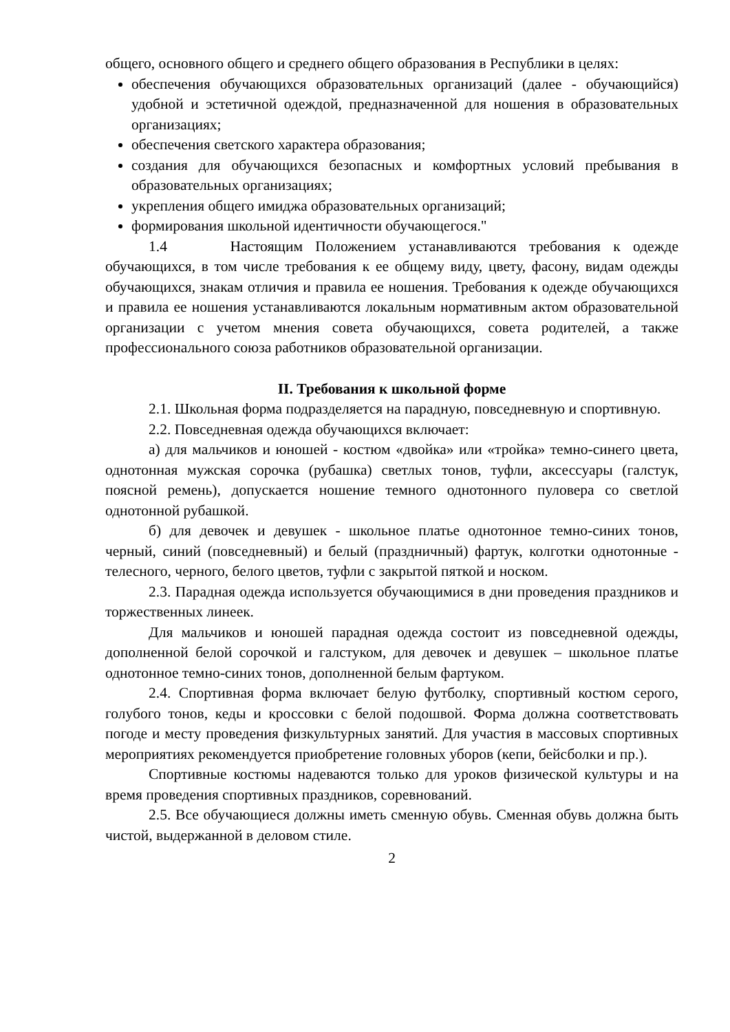общего, основного общего и среднего общего образования в Республики в целях:
обеспечения обучающихся образовательных организаций (далее - обучающийся) удобной и эстетичной одеждой, предназначенной для ношения в образовательных организациях;
обеспечения светского характера образования;
создания для обучающихся безопасных и комфортных условий пребывания в образовательных организациях;
укрепления общего имиджа образовательных организаций;
формирования школьной идентичности обучающегося."
1.4 Настоящим Положением устанавливаются требования к одежде обучающихся, в том числе требования к ее общему виду, цвету, фасону, видам одежды обучающихся, знакам отличия и правила ее ношения. Требования к одежде обучающихся и правила ее ношения устанавливаются локальным нормативным актом образовательной организации с учетом мнения совета обучающихся, совета родителей, а также профессионального союза работников образовательной организации.
II. Требования к школьной форме
2.1. Школьная форма подразделяется на парадную, повседневную и спортивную.
2.2. Повседневная одежда обучающихся включает:
а) для мальчиков и юношей - костюм «двойка» или «тройка» темно-синего цвета, однотонная мужская сорочка (рубашка) светлых тонов, туфли, аксессуары (галстук, поясной ремень), допускается ношение темного однотонного пуловера со светлой однотонной рубашкой.
б) для девочек и девушек - школьное платье однотонное темно-синих тонов, черный, синий (повседневный) и белый (праздничный) фартук, колготки однотонные - телесного, черного, белого цветов, туфли с закрытой пяткой и носком.
2.3. Парадная одежда используется обучающимися в дни проведения праздников и торжественных линеек.
Для мальчиков и юношей парадная одежда состоит из повседневной одежды, дополненной белой сорочкой и галстуком, для девочек и девушек – школьное платье однотонное темно-синих тонов, дополненной белым фартуком.
2.4. Спортивная форма включает белую футболку, спортивный костюм серого, голубого тонов, кеды и кроссовки с белой подошвой. Форма должна соответствовать погоде и месту проведения физкультурных занятий. Для участия в массовых спортивных мероприятиях рекомендуется приобретение головных уборов (кепи, бейсболки и пр.).
Спортивные костюмы надеваются только для уроков физической культуры и на время проведения спортивных праздников, соревнований.
2.5. Все обучающиеся должны иметь сменную обувь. Сменная обувь должна быть чистой, выдержанной в деловом стиле.
2